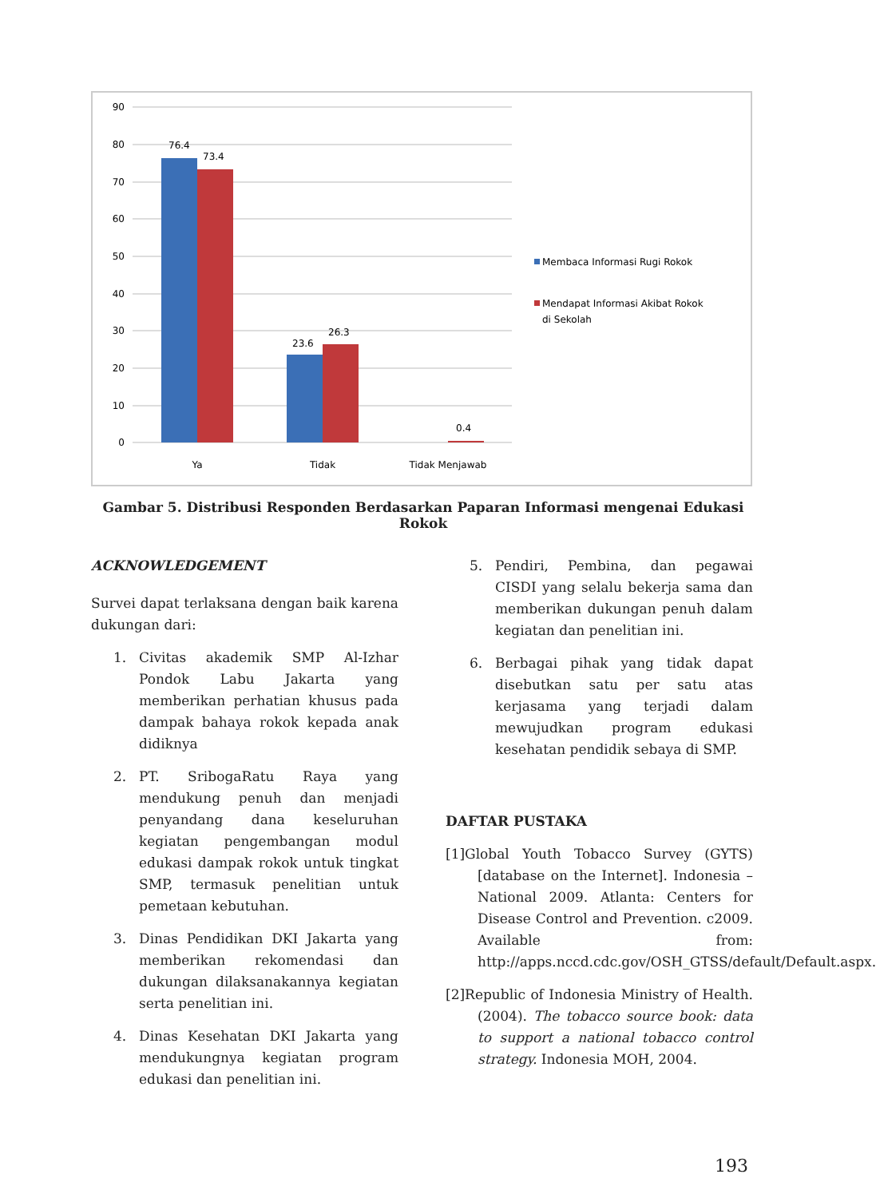90
80
70
60
50
40
30
20
10
0
76.4
73.4
23.6
26.3
0.4
Ya
Tidak
Tidak Menjawab
Membaca Informasi Rugi Rokok
Mendapat Informasi Akibat Rokok
di Sekolah
Gambar 5. Distribusi Responden Berdasarkan Paparan Informasi mengenai Edukasi Rokok
ACKNOWLEDGEMENT
Survei dapat terlaksana dengan baik karena dukungan dari:
1. Civitas akademik SMP Al-Izhar Pondok Labu Jakarta yang memberikan perhatian khusus pada dampak bahaya rokok kepada anak didiknya
2. PT. SribogaRatu Raya yang mendukung penuh dan menjadi penyandang dana keseluruhan kegiatan pengembangan modul edukasi dampak rokok untuk tingkat SMP, termasuk penelitian untuk pemetaan kebutuhan.
3. Dinas Pendidikan DKI Jakarta yang memberikan rekomendasi dan dukungan dilaksanakannya kegiatan serta penelitian ini.
4. Dinas Kesehatan DKI Jakarta yang mendukungnya kegiatan program edukasi dan penelitian ini.
5. Pendiri, Pembina, dan pegawai CISDI yang selalu bekerja sama dan memberikan dukungan penuh dalam kegiatan dan penelitian ini.
6. Berbagai pihak yang tidak dapat disebutkan satu per satu atas kerjasama yang terjadi dalam mewujudkan program edukasi kesehatan pendidik sebaya di SMP.
DAFTAR PUSTAKA
[1]Global Youth Tobacco Survey (GYTS) [database on the Internet]. Indonesia – National 2009. Atlanta: Centers for Disease Control and Prevention. c2009. Available from: http://apps.nccd.cdc.gov/OSH_GTSS/default/Default.aspx.
[2]Republic of Indonesia Ministry of Health. (2004). The tobacco source book: data to support a national tobacco control strategy. Indonesia MOH, 2004.
193